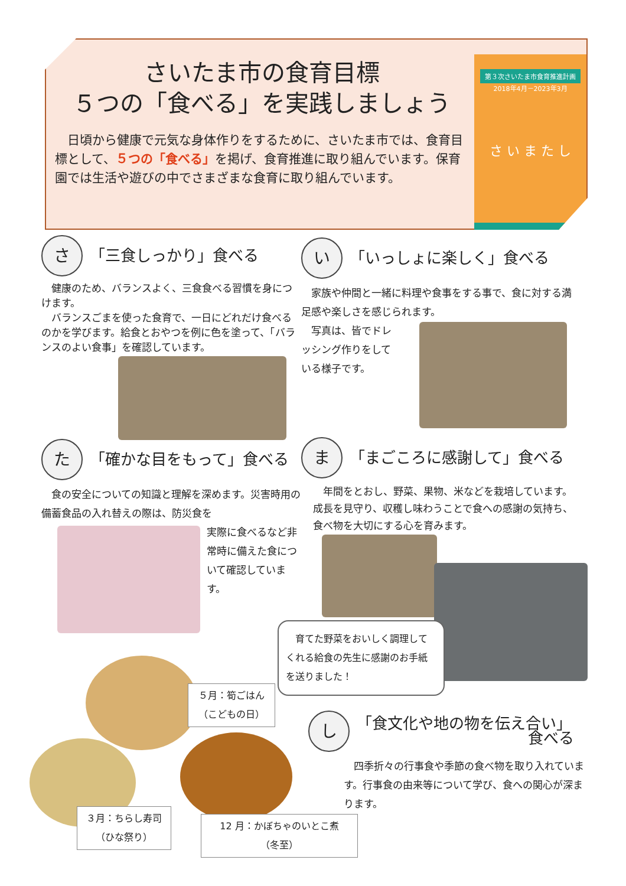さいたま市の食育目標
５つの「食べる」を実践しましょう
　日頃から健康で元気な身体作りをするために、さいたま市では、食育目標として、５つの「食べる」を掲げ、食育推進に取り組んでいます。保育園では生活や遊びの中でさまざまな食育に取り組んでいます。
第３次さいたま市食育推進計画
2018年4月－2023年3月
さ い ま た し
さ 「三食しっかり」食べる
　健康のため、バランスよく、三食食べる習慣を身につけます。
　バランスごまを使った食育で、一日にどれだけ食べるのかを学びます。給食とおやつを例に色を塗って、「バランスのよい食事」を確認しています。
い 「いっしょに楽しく」食べる
　家族や仲間と一緒に料理や食事をする事で、食に対する満足感や楽しさを感じられます。
　写真は、皆でドレッシング作りをしている様子です。
た 「確かな目をもって」食べる
　食の安全についての知識と理解を深めます。災害時用の備蓄食品の入れ替えの際は、防災食を
実際に食べるなど非常時に備えた食について確認しています。
ま 「まごころに感謝して」食べる
　年間をとおし、野菜、果物、米などを栽培しています。成長を見守り、収穫し味わうことで食への感謝の気持ち、食べ物を大切にする心を育みます。
　育てた野菜をおいしく調理してくれる給食の先生に感謝のお手紙を送りました！
５月：筍ごはん
（こどもの日）
３月：ちらし寿司
（ひな祭り）
12 月：かぼちゃのいとこ煮
（冬至）
し 「食文化や地の物を伝え合い」
食べる
　四季折々の行事食や季節の食べ物を取り入れています。行事食の由来等について学び、食への関心が深まります。